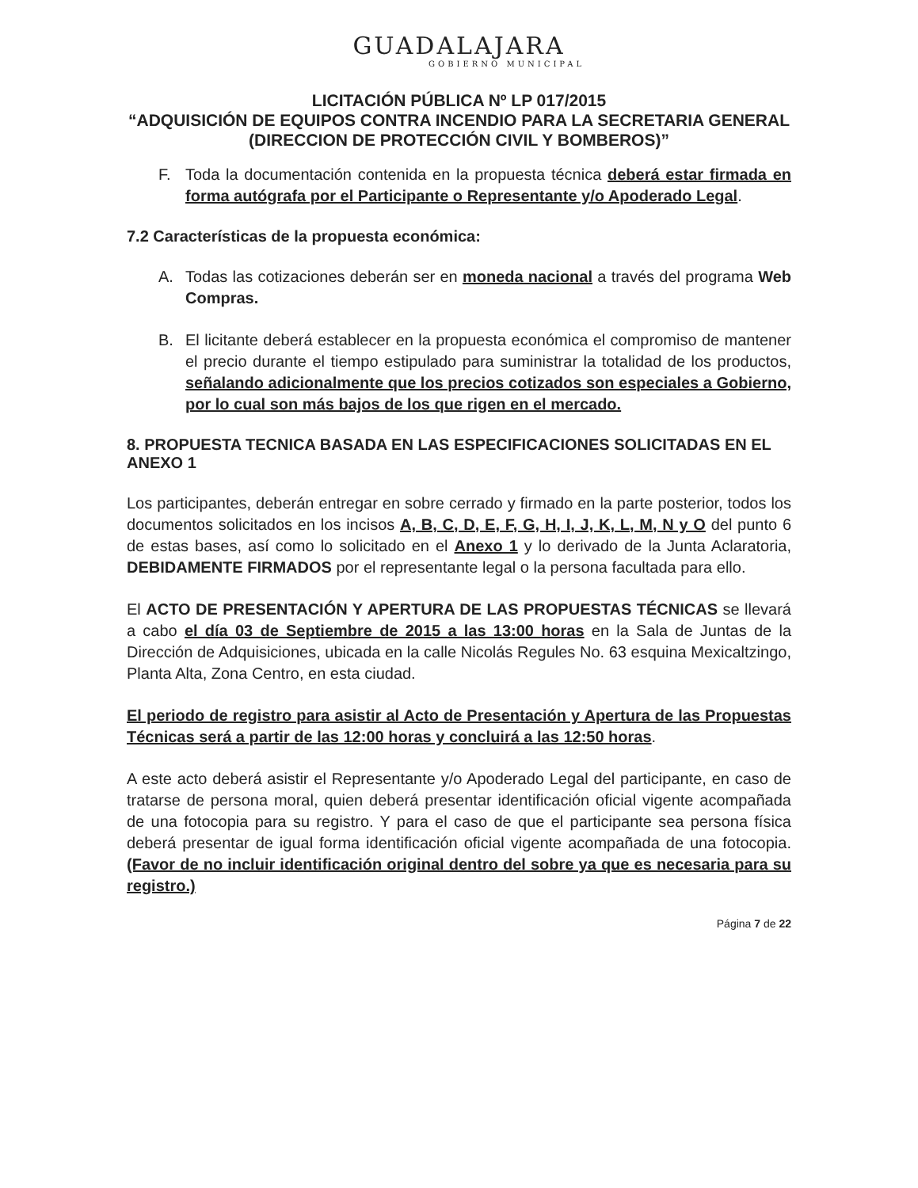GUADALAJARA
GOBIERNO MUNICIPAL
LICITACIÓN PÚBLICA Nº LP 017/2015
“ADQUISICIÓN DE EQUIPOS CONTRA INCENDIO PARA LA SECRETARIA GENERAL (DIRECCION DE PROTECCIÓN CIVIL Y BOMBEROS)”
F. Toda la documentación contenida en la propuesta técnica deberá estar firmada en forma autógrafa por el Participante o Representante y/o Apoderado Legal.
7.2 Características de la propuesta económica:
A. Todas las cotizaciones deberán ser en moneda nacional a través del programa Web Compras.
B. El licitante deberá establecer en la propuesta económica el compromiso de mantener el precio durante el tiempo estipulado para suministrar la totalidad de los productos, señalando adicionalmente que los precios cotizados son especiales a Gobierno, por lo cual son más bajos de los que rigen en el mercado.
8. PROPUESTA TECNICA BASADA EN LAS ESPECIFICACIONES SOLICITADAS EN EL ANEXO 1
Los participantes, deberán entregar en sobre cerrado y firmado en la parte posterior, todos los documentos solicitados en los incisos A, B, C, D, E, F, G, H, I, J, K, L, M, N y O del punto 6 de estas bases, así como lo solicitado en el Anexo 1 y lo derivado de la Junta Aclaratoria, DEBIDAMENTE FIRMADOS por el representante legal o la persona facultada para ello.
El ACTO DE PRESENTACIÓN Y APERTURA DE LAS PROPUESTAS TÉCNICAS se llevará a cabo el día 03 de Septiembre de 2015 a las 13:00 horas en la Sala de Juntas de la Dirección de Adquisiciones, ubicada en la calle Nicolás Regules No. 63 esquina Mexicaltzingo, Planta Alta, Zona Centro, en esta ciudad.
El periodo de registro para asistir al Acto de Presentación y Apertura de las Propuestas Técnicas será a partir de las 12:00 horas y concluirá a las 12:50 horas.
A este acto deberá asistir el Representante y/o Apoderado Legal del participante, en caso de tratarse de persona moral, quien deberá presentar identificación oficial vigente acompañada de una fotocopia para su registro. Y para el caso de que el participante sea persona física deberá presentar de igual forma identificación oficial vigente acompañada de una fotocopia. (Favor de no incluir identificación original dentro del sobre ya que es necesaria para su registro.)
Página 7 de 22